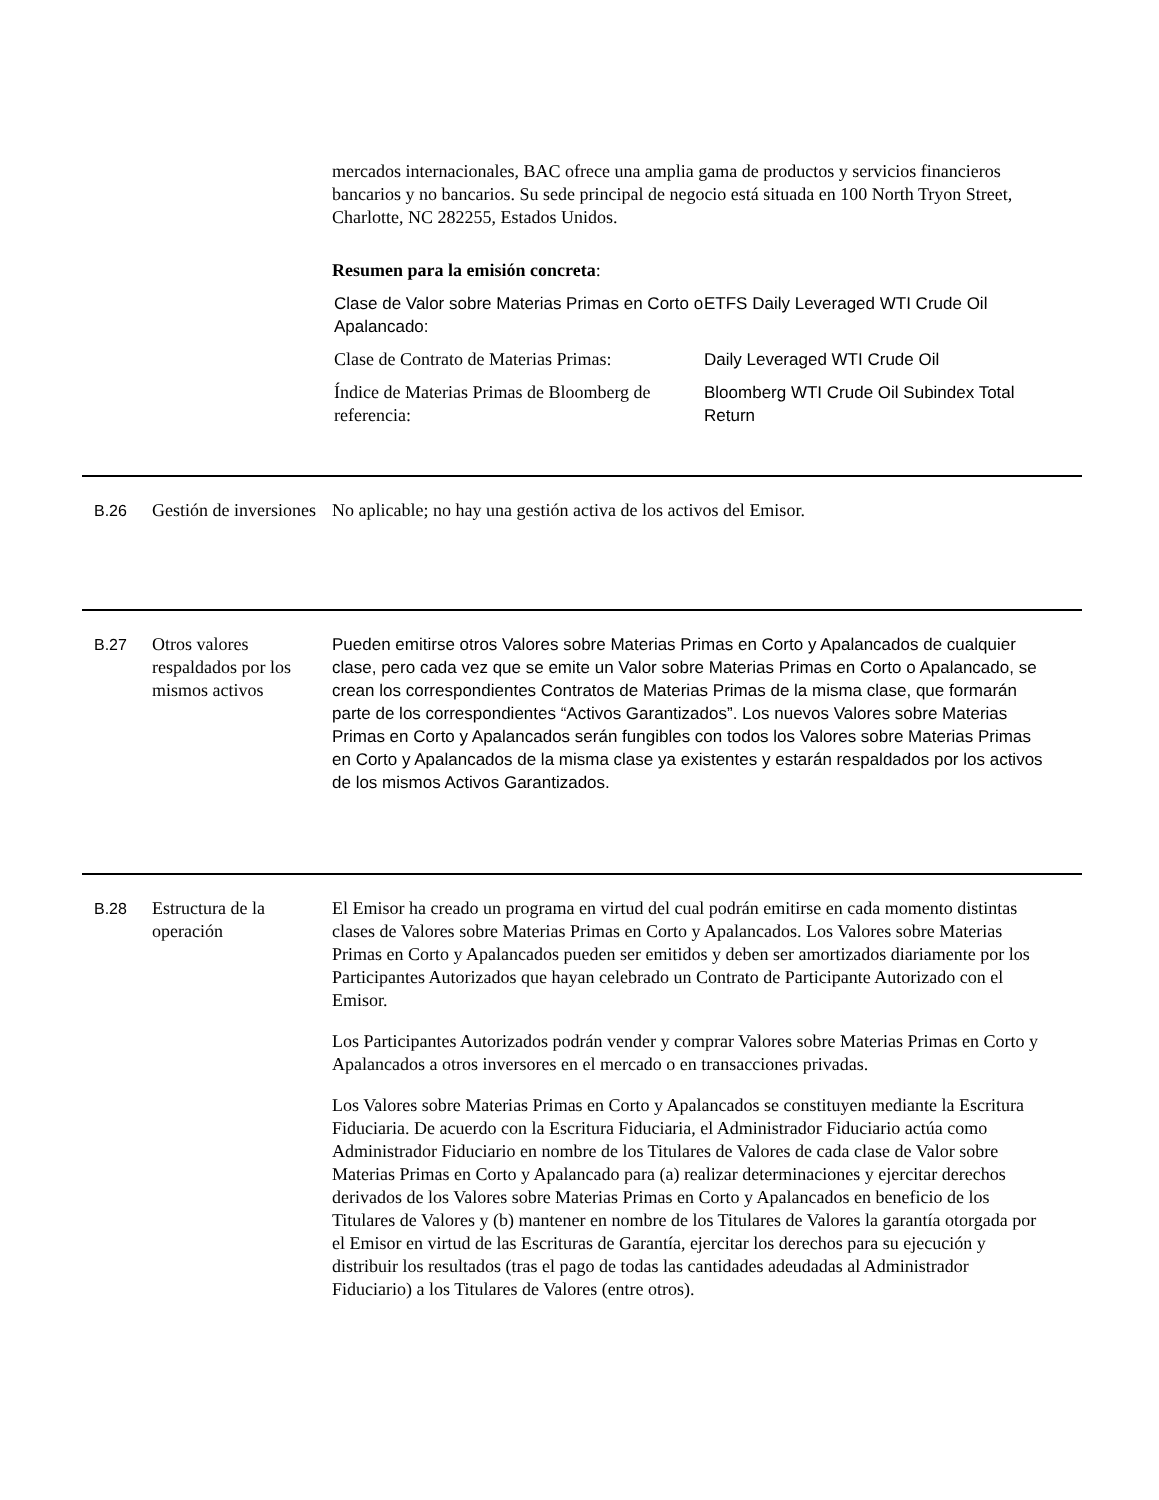mercados internacionales, BAC ofrece una amplia gama de productos y servicios financieros bancarios y no bancarios. Su sede principal de negocio está situada en 100 North Tryon Street, Charlotte, NC 282255, Estados Unidos.
Resumen para la emisión concreta:
| Clase de Valor sobre Materias Primas en Corto o Apalancado: | ETFS Daily Leveraged WTI Crude Oil |
| Clase de Contrato de Materias Primas: | Daily Leveraged WTI Crude Oil |
| Índice de Materias Primas de Bloomberg de referencia: | Bloomberg WTI Crude Oil Subindex Total Return |
B.26 Gestión de inversiones
No aplicable; no hay una gestión activa de los activos del Emisor.
B.27 Otros valores respaldados por los mismos activos
Pueden emitirse otros Valores sobre Materias Primas en Corto y Apalancados de cualquier clase, pero cada vez que se emite un Valor sobre Materias Primas en Corto o Apalancado, se crean los correspondientes Contratos de Materias Primas de la misma clase, que formarán parte de los correspondientes “Activos Garantizados”. Los nuevos Valores sobre Materias Primas en Corto y Apalancados serán fungibles con todos los Valores sobre Materias Primas en Corto y Apalancados de la misma clase ya existentes y estarán respaldados por los activos de los mismos Activos Garantizados.
B.28 Estructura de la operación
El Emisor ha creado un programa en virtud del cual podrán emitirse en cada momento distintas clases de Valores sobre Materias Primas en Corto y Apalancados. Los Valores sobre Materias Primas en Corto y Apalancados pueden ser emitidos y deben ser amortizados diariamente por los Participantes Autorizados que hayan celebrado un Contrato de Participante Autorizado con el Emisor.
Los Participantes Autorizados podrán vender y comprar Valores sobre Materias Primas en Corto y Apalancados a otros inversores en el mercado o en transacciones privadas.
Los Valores sobre Materias Primas en Corto y Apalancados se constituyen mediante la Escritura Fiduciaria. De acuerdo con la Escritura Fiduciaria, el Administrador Fiduciario actúa como Administrador Fiduciario en nombre de los Titulares de Valores de cada clase de Valor sobre Materias Primas en Corto y Apalancado para (a) realizar determinaciones y ejercitar derechos derivados de los Valores sobre Materias Primas en Corto y Apalancados en beneficio de los Titulares de Valores y (b) mantener en nombre de los Titulares de Valores la garantía otorgada por el Emisor en virtud de las Escrituras de Garantía, ejercitar los derechos para su ejecución y distribuir los resultados (tras el pago de todas las cantidades adeudadas al Administrador Fiduciario) a los Titulares de Valores (entre otros).